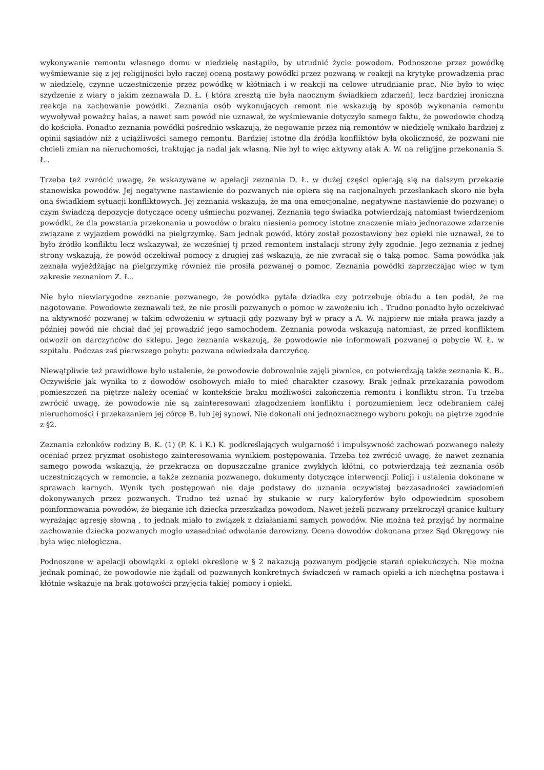wykonywanie remontu własnego domu w niedzielę nastąpiło, by utrudnić życie powodom. Podnoszone przez powódkę wyśmiewanie się z jej religijności było raczej oceną postawy powódki przez pozwaną w reakcji na krytykę prowadzenia prac w niedzielę, czynne uczestniczenie przez powódkę w kłótniach i w reakcji na celowe utrudnianie prac. Nie było to więc szydzenie z wiary o jakim zeznawała D. Ł. ( która zresztą nie była naocznym świadkiem zdarzeń), lecz bardziej ironiczna reakcja na zachowanie powódki. Zeznania osób wykonujących remont nie wskazują by sposób wykonania remontu wywoływał poważny hałas, a nawet sam powód nie uznawał, że wyśmiewanie dotyczyło samego faktu, że powodowie chodzą do kościoła. Ponadto zeznania powódki pośrednio wskazują, że negowanie przez nią remontów w niedzielę wnikało bardziej z opinii sąsiadów niż z uciążliwości samego remontu. Bardziej istotne dla źródła konfliktów była okoliczność, że pozwani nie chcieli zmian na nieruchomości, traktując ja nadal jak własną. Nie był to więc aktywny atak A. W. na religijne przekonania S. Ł..
Trzeba też zwrócić uwagę, że wskazywane w apelacji zeznania D. Ł. w dużej części opierają się na dalszym przekazie stanowiska powodów. Jej negatywne nastawienie do pozwanych nie opiera się na racjonalnych przesłankach skoro nie była ona świadkiem sytuacji konfliktowych. Jej zeznania wskazują, że ma ona emocjonalne, negatywne nastawienie do pozwanej o czym świadczą depozycje dotyczące oceny uśmiechu pozwanej. Zeznania tego świadka potwierdzają natomiast twierdzeniom powódki, że dla powstania przekonania u powodów o braku niesienia pomocy istotne znaczenie miało jednorazowe zdarzenie związane z wyjazdem powódki na pielgrzymkę. Sam jednak powód, który został pozostawiony bez opieki nie uznawał, że to było źródło konfliktu lecz wskazywał, że wcześniej tj przed remontem instalacji strony żyły zgodnie. Jego zeznania z jednej strony wskazują, że powód oczekiwał pomocy z drugiej zaś wskazują, że nie zwracał się o taką pomoc. Sama powódka jak zeznała wyjeżdżając na pielgrzymkę również nie prosiła pozwanej o pomoc. Zeznania powódki zaprzeczając wiec w tym zakresie zeznaniom Z. Ł..
Nie było niewiarygodne zeznanie pozwanego, że powódka pytała dziadka czy potrzebuje obiadu a ten podał, że ma nagotowane. Powodowie zeznawali też, że nie prosili pozwanych o pomoc w zawożeniu ich . Trudno ponadto było oczekiwać na aktywność pozwanej w takim odwożeniu w sytuacji gdy pozwany był w pracy a A. W. najpierw nie miała prawa jazdy a później powód nie chciał dać jej prowadzić jego samochodem. Zeznania powoda wskazują natomiast, że przed konfliktem odwoził on darczyńców do sklepu. Jego zeznania wskazują, że powodowie nie informowali pozwanej o pobycie W. Ł. w szpitalu. Podczas zaś pierwszego pobytu pozwana odwiedzała darczyńcę.
Niewątpliwie też prawidłowe było ustalenie, że powodowie dobrowolnie zajęli piwnice, co potwierdzają także zeznania K. B.. Oczywiście jak wynika to z dowodów osobowych miało to mieć charakter czasowy. Brak jednak przekazania powodom pomieszczeń na piętrze należy oceniać w kontekście braku możliwości zakończenia remontu i konfliktu stron. Tu trzeba zwrócić uwagę, że powodowie nie są zainteresowani złagodzeniem konfliktu i porozumieniem lecz odebraniem całej nieruchomości i przekazaniem jej córce B. lub jej synowi. Nie dokonali oni jednoznacznego wyboru pokoju na piętrze zgodnie z §2.
Zeznania członków rodziny B. K. (1) (P. K. i K.) K. podkreślających wulgarność i impulsywność zachowań pozwanego należy oceniać przez pryzmat osobistego zainteresowania wynikiem postępowania. Trzeba też zwrócić uwagę, że nawet zeznania samego powoda wskazują, że przekracza on dopuszczalne granice zwykłych kłótni, co potwierdzają też zeznania osób uczestniczących w remoncie, a także zeznania pozwanego, dokumenty dotyczące interwencji Policji i ustalenia dokonane w sprawach karnych. Wynik tych postępowań nie daje podstawy do uznania oczywistej bezzasadności zawiadomień dokonywanych przez pozwanych. Trudno też uznać by stukanie w rury kaloryferów było odpowiednim sposobem poinformowania powodów, że bieganie ich dziecka przeszkadza powodom. Nawet jeżeli pozwany przekroczył granice kultury wyrażając agresję słowną , to jednak miało to związek z działaniami samych powodów. Nie można też przyjąć by normalne zachowanie dziecka pozwanych mogło uzasadniać odwołanie darowizny. Ocena dowodów dokonana przez Sąd Okręgowy nie była więc nielogiczna.
Podnoszone w apelacji obowiązki z opieki określone w § 2 nakazują pozwanym podjęcie starań opiekuńczych. Nie można jednak pominąć, że powodowie nie żądali od pozwanych konkretnych świadczeń w ramach opieki a ich niechętna postawa i kłótnie wskazuje na brak gotowości przyjęcia takiej pomocy i opieki.